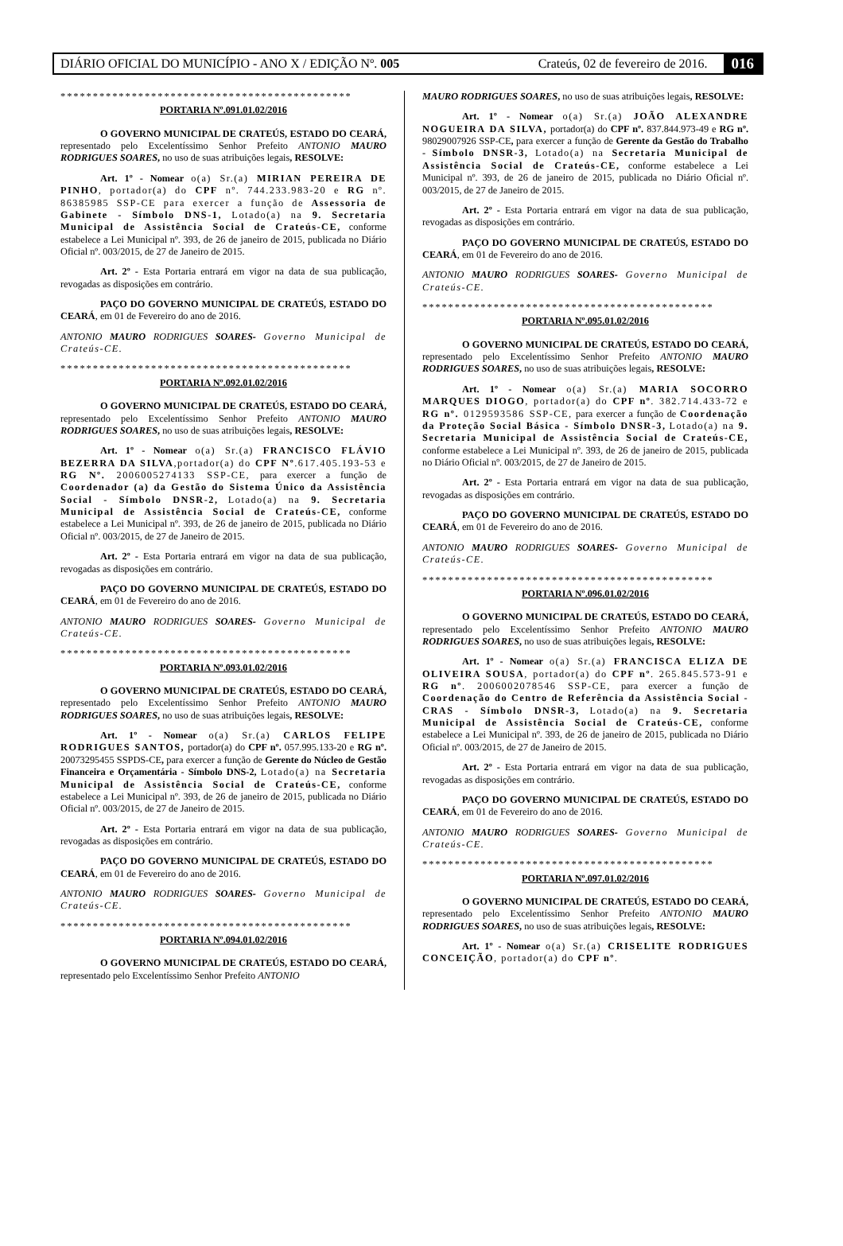DIÁRIO OFICIAL DO MUNICÍPIO - ANO X / EDIÇÃO Nº. 005 Crateús, 02 de fevereiro de 2016. 016
*********************************************
PORTARIA Nº.091.01.02/2016
O GOVERNO MUNICIPAL DE CRATEÚS, ESTADO DO CEARÁ, representado pelo Excelentíssimo Senhor Prefeito ANTONIO MAURO RODRIGUES SOARES, no uso de suas atribuições legais, RESOLVE:
Art. 1º - Nomear o(a) Sr.(a) MIRIAN PEREIRA DE PINHO, portador(a) do CPF nº. 744.233.983-20 e RG nº. 86385985 SSP-CE para exercer a função de Assessoria de Gabinete - Símbolo DNS-1, Lotado(a) na 9. Secretaria Municipal de Assistência Social de Crateús-CE, conforme estabelece a Lei Municipal nº. 393, de 26 de janeiro de 2015, publicada no Diário Oficial nº. 003/2015, de 27 de Janeiro de 2015.
Art. 2º - Esta Portaria entrará em vigor na data de sua publicação, revogadas as disposições em contrário.
PAÇO DO GOVERNO MUNICIPAL DE CRATEÚS, ESTADO DO CEARÁ, em 01 de Fevereiro do ano de 2016.
ANTONIO MAURO RODRIGUES SOARES- Governo Municipal de Crateús-CE.
*********************************************
PORTARIA Nº.092.01.02/2016
O GOVERNO MUNICIPAL DE CRATEÚS, ESTADO DO CEARÁ, representado pelo Excelentíssimo Senhor Prefeito ANTONIO MAURO RODRIGUES SOARES, no uso de suas atribuições legais, RESOLVE:
Art. 1º - Nomear o(a) Sr.(a) FRANCISCO FLÁVIO BEZERRA DA SILVA,portador(a) do CPF Nº.617.405.193-53 e RG Nº. 2006005274133 SSP-CE, para exercer a função de Coordenador (a) da Gestão do Sistema Único da Assistência Social - Símbolo DNSR-2, Lotado(a) na 9. Secretaria Municipal de Assistência Social de Crateús-CE, conforme estabelece a Lei Municipal nº. 393, de 26 de janeiro de 2015, publicada no Diário Oficial nº. 003/2015, de 27 de Janeiro de 2015.
Art. 2º - Esta Portaria entrará em vigor na data de sua publicação, revogadas as disposições em contrário.
PAÇO DO GOVERNO MUNICIPAL DE CRATEÚS, ESTADO DO CEARÁ, em 01 de Fevereiro do ano de 2016.
ANTONIO MAURO RODRIGUES SOARES- Governo Municipal de Crateús-CE.
*********************************************
PORTARIA Nº.093.01.02/2016
O GOVERNO MUNICIPAL DE CRATEÚS, ESTADO DO CEARÁ, representado pelo Excelentíssimo Senhor Prefeito ANTONIO MAURO RODRIGUES SOARES, no uso de suas atribuições legais, RESOLVE:
Art. 1º - Nomear o(a) Sr.(a) CARLOS FELIPE RODRIGUES SANTOS, portador(a) do CPF nº. 057.995.133-20 e RG nº. 20073295455 SSPDS-CE, para exercer a função de Gerente do Núcleo de Gestão Financeira e Orçamentária - Símbolo DNS-2, Lotado(a) na Secretaria Municipal de Assistência Social de Crateús-CE, conforme estabelece a Lei Municipal nº. 393, de 26 de janeiro de 2015, publicada no Diário Oficial nº. 003/2015, de 27 de Janeiro de 2015.
Art. 2º - Esta Portaria entrará em vigor na data de sua publicação, revogadas as disposições em contrário.
PAÇO DO GOVERNO MUNICIPAL DE CRATEÚS, ESTADO DO CEARÁ, em 01 de Fevereiro do ano de 2016.
ANTONIO MAURO RODRIGUES SOARES- Governo Municipal de Crateús-CE.
*********************************************
PORTARIA Nº.094.01.02/2016
O GOVERNO MUNICIPAL DE CRATEÚS, ESTADO DO CEARÁ, representado pelo Excelentíssimo Senhor Prefeito ANTONIO
MAURO RODRIGUES SOARES, no uso de suas atribuições legais, RESOLVE:
Art. 1º - Nomear o(a) Sr.(a) JOÃO ALEXANDRE NOGUEIRA DA SILVA, portador(a) do CPF nº. 837.844.973-49 e RG nº. 98029007926 SSP-CE, para exercer a função de Gerente da Gestão do Trabalho - Símbolo DNSR-3, Lotado(a) na Secretaria Municipal de Assistência Social de Crateús-CE, conforme estabelece a Lei Municipal nº. 393, de 26 de janeiro de 2015, publicada no Diário Oficial nº. 003/2015, de 27 de Janeiro de 2015.
Art. 2º - Esta Portaria entrará em vigor na data de sua publicação, revogadas as disposições em contrário.
PAÇO DO GOVERNO MUNICIPAL DE CRATEÚS, ESTADO DO CEARÁ, em 01 de Fevereiro do ano de 2016.
ANTONIO MAURO RODRIGUES SOARES- Governo Municipal de Crateús-CE.
*********************************************
PORTARIA Nº.095.01.02/2016
O GOVERNO MUNICIPAL DE CRATEÚS, ESTADO DO CEARÁ, representado pelo Excelentíssimo Senhor Prefeito ANTONIO MAURO RODRIGUES SOARES, no uso de suas atribuições legais, RESOLVE:
Art. 1º - Nomear o(a) Sr.(a) MARIA SOCORRO MARQUES DIOGO, portador(a) do CPF nº. 382.714.433-72 e RG nº. 0129593586 SSP-CE, para exercer a função de Coordenação da Proteção Social Básica - Símbolo DNSR-3, Lotado(a) na 9. Secretaria Municipal de Assistência Social de Crateús-CE, conforme estabelece a Lei Municipal nº. 393, de 26 de janeiro de 2015, publicada no Diário Oficial nº. 003/2015, de 27 de Janeiro de 2015.
Art. 2º - Esta Portaria entrará em vigor na data de sua publicação, revogadas as disposições em contrário.
PAÇO DO GOVERNO MUNICIPAL DE CRATEÚS, ESTADO DO CEARÁ, em 01 de Fevereiro do ano de 2016.
ANTONIO MAURO RODRIGUES SOARES- Governo Municipal de Crateús-CE.
*********************************************
PORTARIA Nº.096.01.02/2016
O GOVERNO MUNICIPAL DE CRATEÚS, ESTADO DO CEARÁ, representado pelo Excelentíssimo Senhor Prefeito ANTONIO MAURO RODRIGUES SOARES, no uso de suas atribuições legais, RESOLVE:
Art. 1º - Nomear o(a) Sr.(a) FRANCISCA ELIZA DE OLIVEIRA SOUSA, portador(a) do CPF nº. 265.845.573-91 e RG nº. 2006002078546 SSP-CE, para exercer a função de Coordenação do Centro de Referência da Assistência Social - CRAS - Símbolo DNSR-3, Lotado(a) na 9. Secretaria Municipal de Assistência Social de Crateús-CE, conforme estabelece a Lei Municipal nº. 393, de 26 de janeiro de 2015, publicada no Diário Oficial nº. 003/2015, de 27 de Janeiro de 2015.
Art. 2º - Esta Portaria entrará em vigor na data de sua publicação, revogadas as disposições em contrário.
PAÇO DO GOVERNO MUNICIPAL DE CRATEÚS, ESTADO DO CEARÁ, em 01 de Fevereiro do ano de 2016.
ANTONIO MAURO RODRIGUES SOARES- Governo Municipal de Crateús-CE.
*********************************************
PORTARIA Nº.097.01.02/2016
O GOVERNO MUNICIPAL DE CRATEÚS, ESTADO DO CEARÁ, representado pelo Excelentíssimo Senhor Prefeito ANTONIO MAURO RODRIGUES SOARES, no uso de suas atribuições legais, RESOLVE:
Art. 1º - Nomear o(a) Sr.(a) CRISELITE RODRIGUES CONCEIÇÃO, portador(a) do CPF nº.